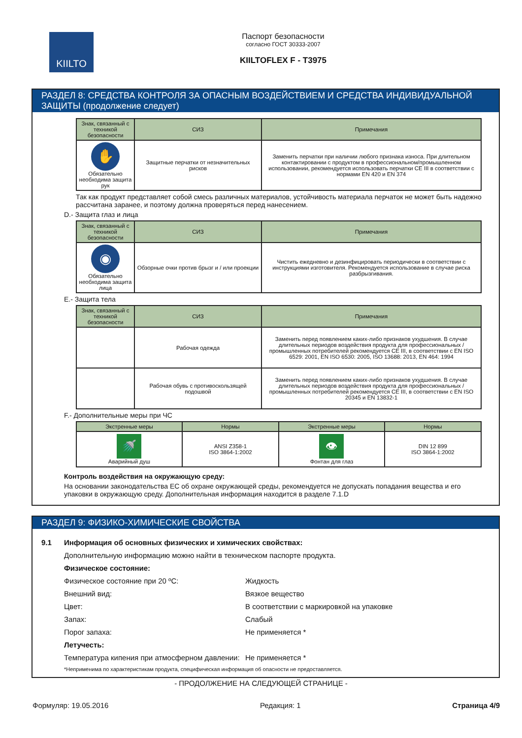KIILTO
Паспорт безопасности
согласно ГОСТ 30333-2007
KIILTOFLEX F - T3975
РАЗДЕЛ 8: СРЕДСТВА КОНТРОЛЯ ЗА ОПАСНЫМ ВОЗДЕЙСТВИЕМ И СРЕДСТВА ИНДИВИДУАЛЬНОЙ ЗАЩИТЫ (продолжение следует)
| Знак, связанный с техникой безопасности | СИЗ | Примечания |
| --- | --- | --- |
| ✋ Обязательно необходима защита рук | Защитные перчатки от незначительных рисков | Заменить перчатки при наличии любого признака износа. При длительном контактировании с продуктом в профессиональном/промышленном использовании, рекомендуется использовать перчатки CE III в соответствии с нормами EN 420 и EN 374 |
Так как продукт представляет собой смесь различных материалов, устойчивость материала перчаток не может быть надежно рассчитана заранее, и поэтому должна проверяться перед нанесением.
D.- Защита глаз и лица
| Знак, связанный с техникой безопасности | СИЗ | Примечания |
| --- | --- | --- |
| ◉ Обязательно необходима защита лица | Обзорные очки против брызг и / или проекции | Чистить ежедневно и дезинфицировать периодически в соответствии с инструкциями изготовителя. Рекомендуется использование в случае риска разбрызгивания. |
E.- Защита тела
| Знак, связанный с техникой безопасности | СИЗ | Примечания |
| --- | --- | --- |
| | Рабочая одежда | Заменить перед появлением каких-либо признаков ухудшения. В случае длительных периодов воздействия продукта для профессиональных / промышленных потребителей рекомендуется CE III, в соответствии с EN ISO 6529: 2001, EN ISO 6530: 2005, ISO 13688: 2013, EN 464: 1994 |
| | Рабочая обувь с противоскользящей подошвой | Заменить перед появлением каких-либо признаков ухудшения. В случае длительных периодов воздействия продукта для профессиональных / промышленных потребителей рекомендуется CE III, в соответствии с EN ISO 20345 и EN 13832-1 |
F.- Дополнительные меры при ЧС
| Экстренные меры | Нормы | Экстренные меры | Нормы |
| --- | --- | --- | --- |
| 🚿 Аварийный душ | ANSI Z358-1 ISO 3864-1:2002 | 👁 Фонтан для глаз | DIN 12 899 ISO 3864-1:2002 |
Контроль воздействия на окружающую среду:
На основании законодательства ЕС об охране окружающей среды, рекомендуется не допускать попадания вещества и его упаковки в окружающую среду. Дополнительная информация находится в разделе 7.1.D
РАЗДЕЛ 9: ФИЗИКО-ХИМИЧЕСКИЕ СВОЙСТВА
9.1 Информация об основных физических и химических свойствах:
Дополнительную информацию можно найти в техническом паспорте продукта.
Физическое состояние:
Физическое состояние при 20 ºC: Жидкость
Внешний вид: Вязкое вещество
Цвет: В соответствии с маркировкой на упаковке
Запах: Слабый
Порог запаха: Не применяется *
Летучесть:
Температура кипения при атмосферном давлении: Не применяется *
*Неприменима по характеристикам продукта, специфическая информация об опасности не предоставляется.
- ПРОДОЛЖЕНИЕ НА СЛЕДУЮЩЕЙ СТРАНИЦЕ -
Формуляр: 19.05.2016 Редакция: 1 Страница 4/9